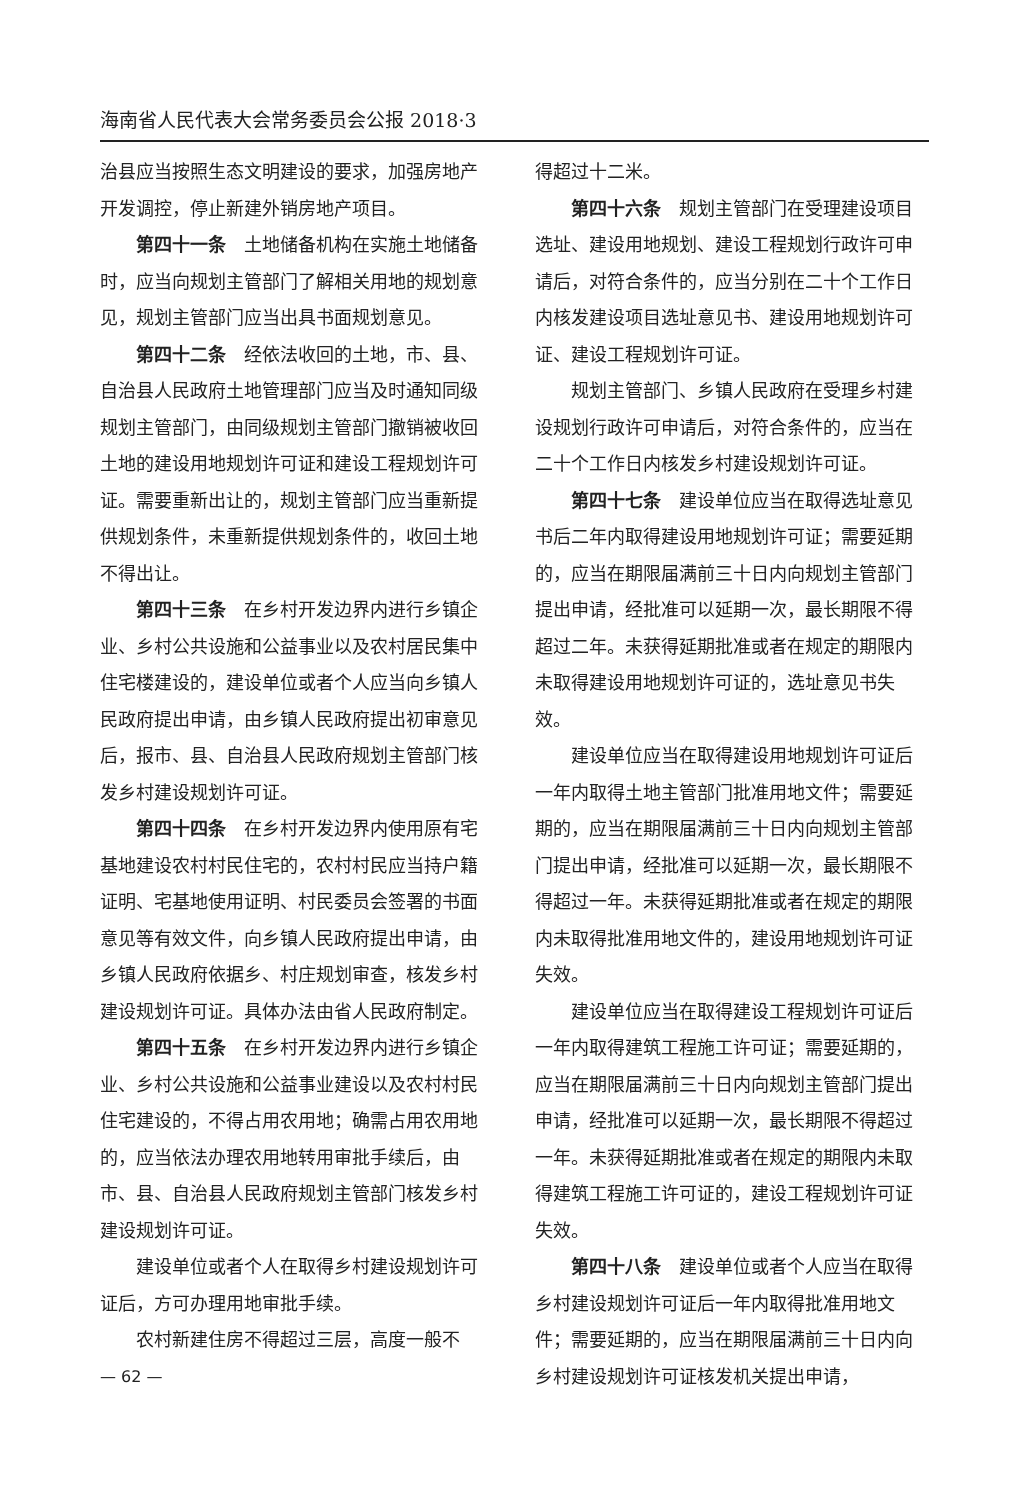海南省人民代表大会常务委员会公报 2018·3
治县应当按照生态文明建设的要求，加强房地产开发调控，停止新建外销房地产项目。
第四十一条　土地储备机构在实施土地储备时，应当向规划主管部门了解相关用地的规划意见，规划主管部门应当出具书面规划意见。
第四十二条　经依法收回的土地，市、县、自治县人民政府土地管理部门应当及时通知同级规划主管部门，由同级规划主管部门撤销被收回土地的建设用地规划许可证和建设工程规划许可证。需要重新出让的，规划主管部门应当重新提供规划条件，未重新提供规划条件的，收回土地不得出让。
第四十三条　在乡村开发边界内进行乡镇企业、乡村公共设施和公益事业以及农村居民集中住宅楼建设的，建设单位或者个人应当向乡镇人民政府提出申请，由乡镇人民政府提出初审意见后，报市、县、自治县人民政府规划主管部门核发乡村建设规划许可证。
第四十四条　在乡村开发边界内使用原有宅基地建设农村村民住宅的，农村村民应当持户籍证明、宅基地使用证明、村民委员会签署的书面意见等有效文件，向乡镇人民政府提出申请，由乡镇人民政府依据乡、村庄规划审查，核发乡村建设规划许可证。具体办法由省人民政府制定。
第四十五条　在乡村开发边界内进行乡镇企业、乡村公共设施和公益事业建设以及农村村民住宅建设的，不得占用农用地；确需占用农用地的，应当依法办理农用地转用审批手续后，由市、县、自治县人民政府规划主管部门核发乡村建设规划许可证。
建设单位或者个人在取得乡村建设规划许可证后，方可办理用地审批手续。
农村新建住房不得超过三层，高度一般不
— 62 —
得超过十二米。
第四十六条　规划主管部门在受理建设项目选址、建设用地规划、建设工程规划行政许可申请后，对符合条件的，应当分别在二十个工作日内核发建设项目选址意见书、建设用地规划许可证、建设工程规划许可证。
规划主管部门、乡镇人民政府在受理乡村建设规划行政许可申请后，对符合条件的，应当在二十个工作日内核发乡村建设规划许可证。
第四十七条　建设单位应当在取得选址意见书后二年内取得建设用地规划许可证；需要延期的，应当在期限届满前三十日内向规划主管部门提出申请，经批准可以延期一次，最长期限不得超过二年。未获得延期批准或者在规定的期限内未取得建设用地规划许可证的，选址意见书失效。
建设单位应当在取得建设用地规划许可证后一年内取得土地主管部门批准用地文件；需要延期的，应当在期限届满前三十日内向规划主管部门提出申请，经批准可以延期一次，最长期限不得超过一年。未获得延期批准或者在规定的期限内未取得批准用地文件的，建设用地规划许可证失效。
建设单位应当在取得建设工程规划许可证后一年内取得建筑工程施工许可证；需要延期的，应当在期限届满前三十日内向规划主管部门提出申请，经批准可以延期一次，最长期限不得超过一年。未获得延期批准或者在规定的期限内未取得建筑工程施工许可证的，建设工程规划许可证失效。
第四十八条　建设单位或者个人应当在取得乡村建设规划许可证后一年内取得批准用地文件；需要延期的，应当在期限届满前三十日内向乡村建设规划许可证核发机关提出申请，